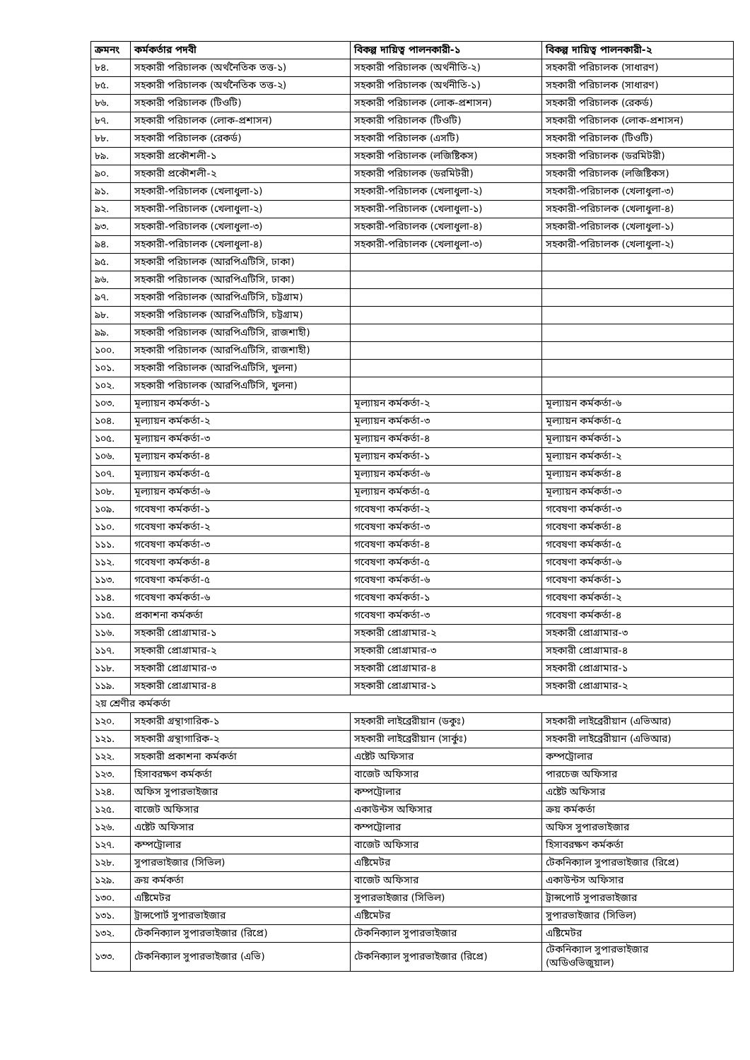| ক্রমনং | কর্মকর্তার পদবী | বিকল্প দায়িত্ব পালনকারী-১ | বিকল্প দায়িত্ব পালনকারী-২ |
| --- | --- | --- | --- |
| ৮৪. | সহকারী পরিচালক (অর্থনৈতিক তত্ত-১) | সহকারী পরিচালক (অর্থনীতি-২) | সহকারী পরিচালক (সাধারণ) |
| ৮৫. | সহকারী পরিচালক (অর্থনৈতিক তত্ত-২) | সহকারী পরিচালক (অর্থনীতি-১) | সহকারী পরিচালক (সাধারণ) |
| ৮৬. | সহকারী পরিচালক (টিওটি) | সহকারী পরিচালক (লোক-প্রশাসন) | সহকারী পরিচালক (রেকর্ড) |
| ৮৭. | সহকারী পরিচালক (লোক-প্রশাসন) | সহকারী পরিচালক (টিওটি) | সহকারী পরিচালক (লোক-প্রশাসন) |
| ৮৮. | সহকারী পরিচালক (রেকর্ড) | সহকারী পরিচালক (এসটি) | সহকারী পরিচালক (টিওটি) |
| ৮৯. | সহকারী প্রকৌশলী-১ | সহকারী পরিচালক (লজিষ্টিকস) | সহকারী পরিচালক (ডরমিটরী) |
| ৯০. | সহকারী প্রকৌশলী-২ | সহকারী পরিচালক (ডরমিটরী) | সহকারী পরিচালক (লজিষ্টিকস) |
| ৯১. | সহকারী-পরিচালক (খেলাধুলা-১) | সহকারী-পরিচালক (খেলাধুলা-২) | সহকারী-পরিচালক (খেলাধুলা-৩) |
| ৯২. | সহকারী-পরিচালক (খেলাধুলা-২) | সহকারী-পরিচালক (খেলাধুলা-১) | সহকারী-পরিচালক (খেলাধুলা-৪) |
| ৯৩. | সহকারী-পরিচালক (খেলাধুলা-৩) | সহকারী-পরিচালক (খেলাধুলা-৪) | সহকারী-পরিচালক (খেলাধুলা-১) |
| ৯৪. | সহকারী-পরিচালক (খেলাধুলা-৪) | সহকারী-পরিচালক (খেলাধুলা-৩) | সহকারী-পরিচালক (খেলাধুলা-২) |
| ৯৫. | সহকারী পরিচালক (আরপিএটিসি, ঢাকা) | | |
| ৯৬. | সহকারী পরিচালক (আরপিএটিসি, ঢাকা) | | |
| ৯৭. | সহকারী পরিচালক (আরপিএটিসি, চট্টগ্রাম) | | |
| ৯৮. | সহকারী পরিচালক (আরপিএটিসি, চট্টগ্রাম) | | |
| ৯৯. | সহকারী পরিচালক (আরপিএটিসি, রাজশাহী) | | |
| ১০০. | সহকারী পরিচালক (আরপিএটিসি, রাজশাহী) | | |
| ১০১. | সহকারী পরিচালক (আরপিএটিসি, খুলনা) | | |
| ১০২. | সহকারী পরিচালক (আরপিএটিসি, খুলনা) | | |
| ১০৩. | মূল্যায়ন কর্মকর্তা-১ | মূল্যায়ন কর্মকর্তা-২ | মূল্যায়ন কর্মকর্তা-৬ |
| ১০৪. | মূল্যায়ন কর্মকর্তা-২ | মূল্যায়ন কর্মকর্তা-৩ | মূল্যায়ন কর্মকর্তা-৫ |
| ১০৫. | মূল্যায়ন কর্মকর্তা-৩ | মূল্যায়ন কর্মকর্তা-৪ | মূল্যায়ন কর্মকর্তা-১ |
| ১০৬. | মূল্যায়ন কর্মকর্তা-৪ | মূল্যায়ন কর্মকর্তা-১ | মূল্যায়ন কর্মকর্তা-২ |
| ১০৭. | মূল্যায়ন কর্মকর্তা-৫ | মূল্যায়ন কর্মকর্তা-৬ | মূল্যায়ন কর্মকর্তা-৪ |
| ১০৮. | মূল্যায়ন কর্মকর্তা-৬ | মূল্যায়ন কর্মকর্তা-৫ | মূল্যায়ন কর্মকর্তা-৩ |
| ১০৯. | গবেষণা কর্মকর্তা-১ | গবেষণা কর্মকর্তা-২ | গবেষণা কর্মকর্তা-৩ |
| ১১০. | গবেষণা কর্মকর্তা-২ | গবেষণা কর্মকর্তা-৩ | গবেষণা কর্মকর্তা-৪ |
| ১১১. | গবেষণা কর্মকর্তা-৩ | গবেষণা কর্মকর্তা-৪ | গবেষণা কর্মকর্তা-৫ |
| ১১২. | গবেষণা কর্মকর্তা-৪ | গবেষণা কর্মকর্তা-৫ | গবেষণা কর্মকর্তা-৬ |
| ১১৩. | গবেষণা কর্মকর্তা-৫ | গবেষণা কর্মকর্তা-৬ | গবেষণা কর্মকর্তা-১ |
| ১১৪. | গবেষণা কর্মকর্তা-৬ | গবেষণা কর্মকর্তা-১ | গবেষণা কর্মকর্তা-২ |
| ১১৫. | প্রকাশনা কর্মকর্তা | গবেষণা কর্মকর্তা-৩ | গবেষণা কর্মকর্তা-৪ |
| ১১৬. | সহকারী প্রোগ্রামার-১ | সহকারী প্রোগ্রামার-২ | সহকারী প্রোগ্রামার-৩ |
| ১১৭. | সহকারী প্রোগ্রামার-২ | সহকারী প্রোগ্রামার-৩ | সহকারী প্রোগ্রামার-৪ |
| ১১৮. | সহকারী প্রোগ্রামার-৩ | সহকারী প্রোগ্রামার-৪ | সহকারী প্রোগ্রামার-১ |
| ১১৯. | সহকারী প্রোগ্রামার-৪ | সহকারী প্রোগ্রামার-১ | সহকারী প্রোগ্রামার-২ |
| ২য় শ্রেণীর কর্মকর্তা | | | |
| ১২০. | সহকারী গ্রন্থাগারিক-১ | সহকারী লাইব্রেরীয়ান (ডকুঃ) | সহকারী লাইব্রেরীয়ান (এভিআর) |
| ১২১. | সহকারী গ্রন্থাগারিক-২ | সহকারী লাইব্রেরীয়ান (সার্কুঃ) | সহকারী লাইব্রেরীয়ান (এভিআর) |
| ১২২. | সহকারী প্রকাশনা কর্মকর্তা | এষ্টেট অফিসার | কম্পট্রোলার |
| ১২৩. | হিসাবরক্ষণ কর্মকর্তা | বাজেট অফিসার | পারচেজ অফিসার |
| ১২৪. | অফিস সুপারভাইজার | কম্পট্রোলার | এষ্টেট অফিসার |
| ১২৫. | বাজেট অফিসার | একাউন্টস অফিসার | ক্রয় কর্মকর্তা |
| ১২৬. | এষ্টেট অফিসার | কম্পট্রোলার | অফিস সুপারভাইজার |
| ১২৭. | কম্পট্রোলার | বাজেট অফিসার | হিসাবরক্ষণ কর্মকর্তা |
| ১২৮. | সুপারভাইজার (সিভিল) | এষ্টিমেটর | টেকনিক্যাল সুপারভাইজার (রিপ্রে) |
| ১২৯. | ক্রয় কর্মকর্তা | বাজেট অফিসার | একাউন্টস অফিসার |
| ১৩০. | এষ্টিমেটর | সুপারভাইজার (সিভিল) | ট্রান্সপোর্ট সুপারভাইজার |
| ১৩১. | ট্রান্সপোর্ট সুপারভাইজার | এষ্টিমেটর | সুপারভাইজার (সিভিল) |
| ১৩২. | টেকনিক্যাল সুপারভাইজার (রিপ্রে) | টেকনিক্যাল সুপারভাইজার | এষ্টিমেটর |
| ১৩৩. | টেকনিক্যাল সুপারভাইজার (এভি) | টেকনিক্যাল সুপারভাইজার (রিপ্রে) | টেকনিক্যাল সুপারভাইজার (অডিওভিজুয়াল) |